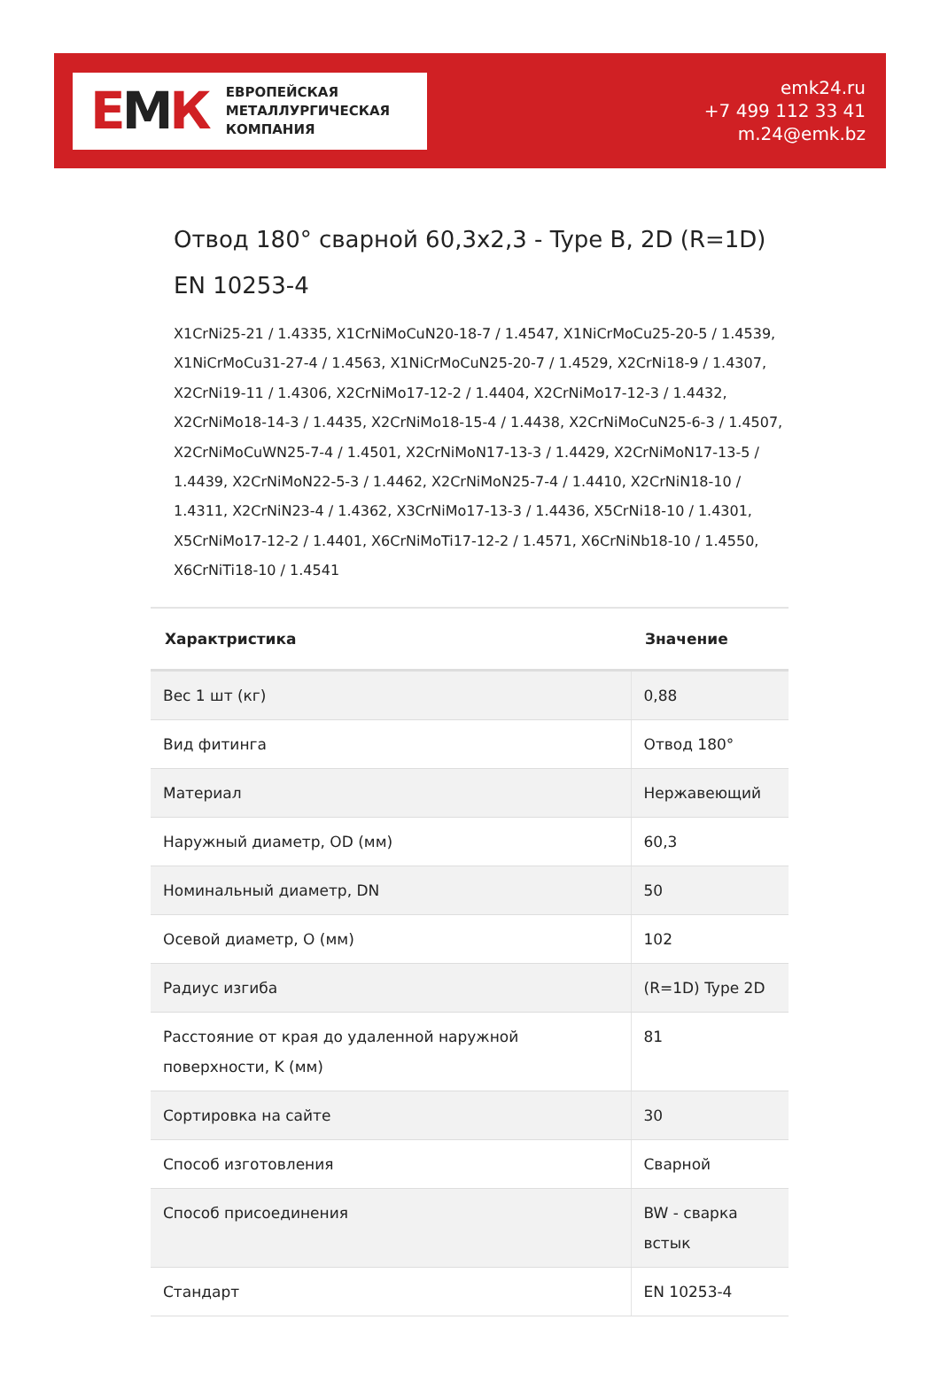ЕМК
ЕВРОПЕЙСКАЯ
МЕТАЛЛУРГИЧЕСКАЯ
КОМПАНИЯ
emk24.ru
+7 499 112 33 41
m.24@emk.bz
Отвод 180° сварной 60,3x2,3 - Type B, 2D (R=1D) EN 10253-4
X1CrNi25-21 / 1.4335, X1CrNiMoCuN20-18-7 / 1.4547, X1NiCrMoCu25-20-5 / 1.4539, X1NiCrMoCu31-27-4 / 1.4563, X1NiCrMoCuN25-20-7 / 1.4529, X2CrNi18-9 / 1.4307, X2CrNi19-11 / 1.4306, X2CrNiMo17-12-2 / 1.4404, X2CrNiMo17-12-3 / 1.4432, X2CrNiMo18-14-3 / 1.4435, X2CrNiMo18-15-4 / 1.4438, X2CrNiMoCuN25-6-3 / 1.4507, X2CrNiMoCuWN25-7-4 / 1.4501, X2CrNiMoN17-13-3 / 1.4429, X2CrNiMoN17-13-5 / 1.4439, X2CrNiMoN22-5-3 / 1.4462, X2CrNiMoN25-7-4 / 1.4410, X2CrNiN18-10 / 1.4311, X2CrNiN23-4 / 1.4362, X3CrNiMo17-13-3 / 1.4436, X5CrNi18-10 / 1.4301, X5CrNiMo17-12-2 / 1.4401, X6CrNiMoTi17-12-2 / 1.4571, X6CrNiNb18-10 / 1.4550, X6CrNiTi18-10 / 1.4541
| Характристика | Значение |
| --- | --- |
| Вес 1 шт (кг) | 0,88 |
| Вид фитинга | Отвод 180° |
| Материал | Нержавеющий |
| Наружный диаметр, OD (мм) | 60,3 |
| Номинальный диаметр, DN | 50 |
| Осевой диаметр, O (мм) | 102 |
| Радиус изгиба | (R=1D) Type 2D |
| Расстояние от края до удаленной наружной поверхности, K (мм) | 81 |
| Сортировка на сайте | 30 |
| Способ изготовления | Сварной |
| Способ присоединения | BW - сварка встык |
| Стандарт | EN 10253-4 |